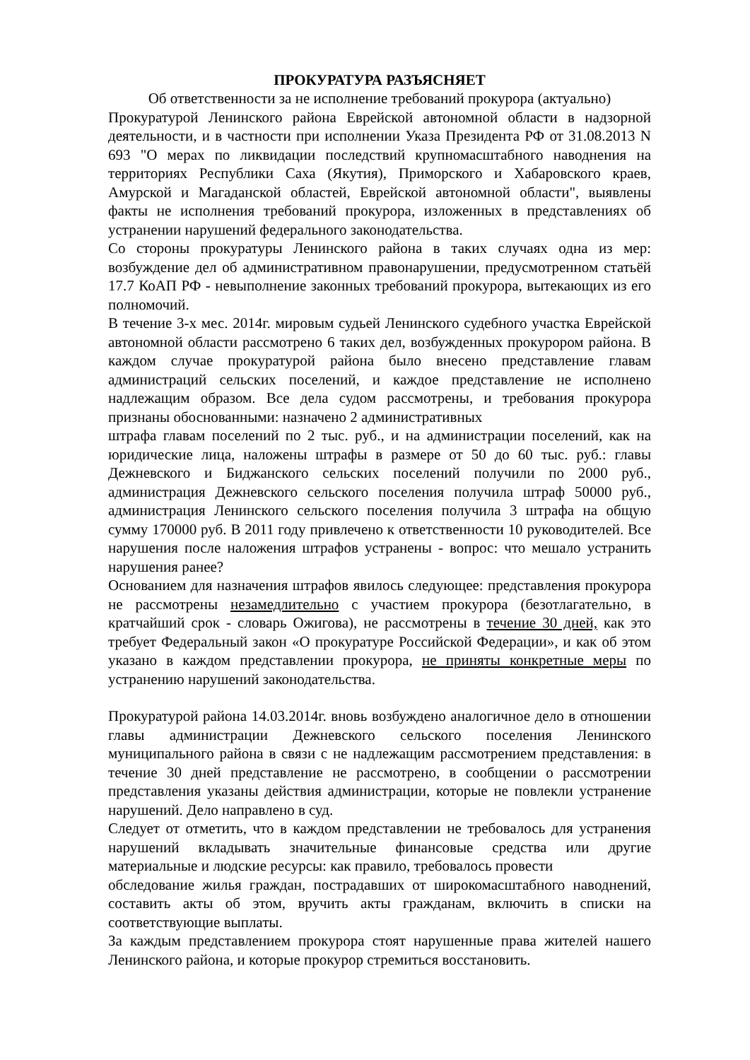ПРОКУРАТУРА РАЗЪЯСНЯЕТ
Об ответственности за не исполнение требований прокурора (актуально)
Прокуратурой Ленинского района Еврейской автономной области в надзорной деятельности, и в частности при исполнении Указа Президента РФ от 31.08.2013 N 693 "О мерах по ликвидации последствий крупномасштабного наводнения на территориях Республики Саха (Якутия), Приморского и Хабаровского краев, Амурской и Магаданской областей, Еврейской автономной области", выявлены факты не исполнения требований прокурора, изложенных в представлениях об устранении нарушений федерального законодательства.
Со стороны прокуратуры Ленинского района в таких случаях одна из мер: возбуждение дел об административном правонарушении, предусмотренном статьёй 17.7 КоАП РФ - невыполнение законных требований прокурора, вытекающих из его полномочий.
В течение 3-х мес. 2014г. мировым судьей Ленинского судебного участка Еврейской автономной области рассмотрено 6 таких дел, возбужденных прокурором района. В каждом случае прокуратурой района было внесено представление главам администраций сельских поселений, и каждое представление не исполнено надлежащим образом. Все дела судом рассмотрены, и требования прокурора признаны обоснованными: назначено 2 административных
штрафа главам поселений по 2 тыс. руб., и на администрации поселений, как на юридические лица, наложены штрафы в размере от 50 до 60 тыс. руб.: главы Дежневского и Биджанского сельских поселений получили по 2000 руб., администрация Дежневского сельского поселения получила штраф 50000 руб., администрация Ленинского сельского поселения получила 3 штрафа на общую сумму 170000 руб. В 2011 году привлечено к ответственности 10 руководителей. Все нарушения после наложения штрафов устранены - вопрос: что мешало устранить нарушения ранее?
Основанием для назначения штрафов явилось следующее: представления прокурора не рассмотрены незамедлительно с участием прокурора (безотлагательно, в кратчайший срок - словарь Ожигова), не рассмотрены в течение 30 дней, как это требует Федеральный закон «О прокуратуре Российской Федерации», и как об этом указано в каждом представлении прокурора, не приняты конкретные меры по устранению нарушений законодательства.
Прокуратурой района 14.03.2014г. вновь возбуждено аналогичное дело в отношении главы администрации Дежневского сельского поселения Ленинского муниципального района в связи с не надлежащим рассмотрением представления: в течение 30 дней представление не рассмотрено, в сообщении о рассмотрении представления указаны действия администрации, которые не повлекли устранение нарушений. Дело направлено в суд.
Следует от отметить, что в каждом представлении не требовалось для устранения нарушений вкладывать значительные финансовые средства или другие материальные и людские ресурсы: как правило, требовалось провести
обследование жилья граждан, пострадавших от широкомасштабного наводнений, составить акты об этом, вручить акты гражданам, включить в списки на соответствующие выплаты.
За каждым представлением прокурора стоят нарушенные права жителей нашего Ленинского района, и которые прокурор стремиться восстановить.